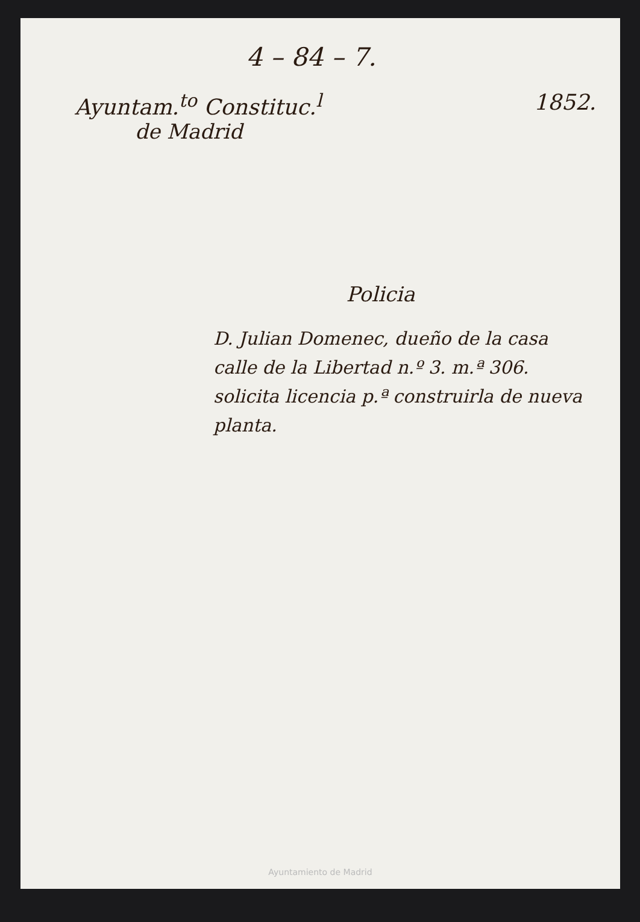4 – 84 – 7.
Ayuntam.<sup>to</sup> Constituc.<sup>l</sup> 1852.
de Madrid
Policia
D. Julian Domenec, dueño de la casa calle de la Libertad n.º 3. m.ª 306. solicita licencia p.ª construirla de nueva planta.
Ayuntamiento de Madrid